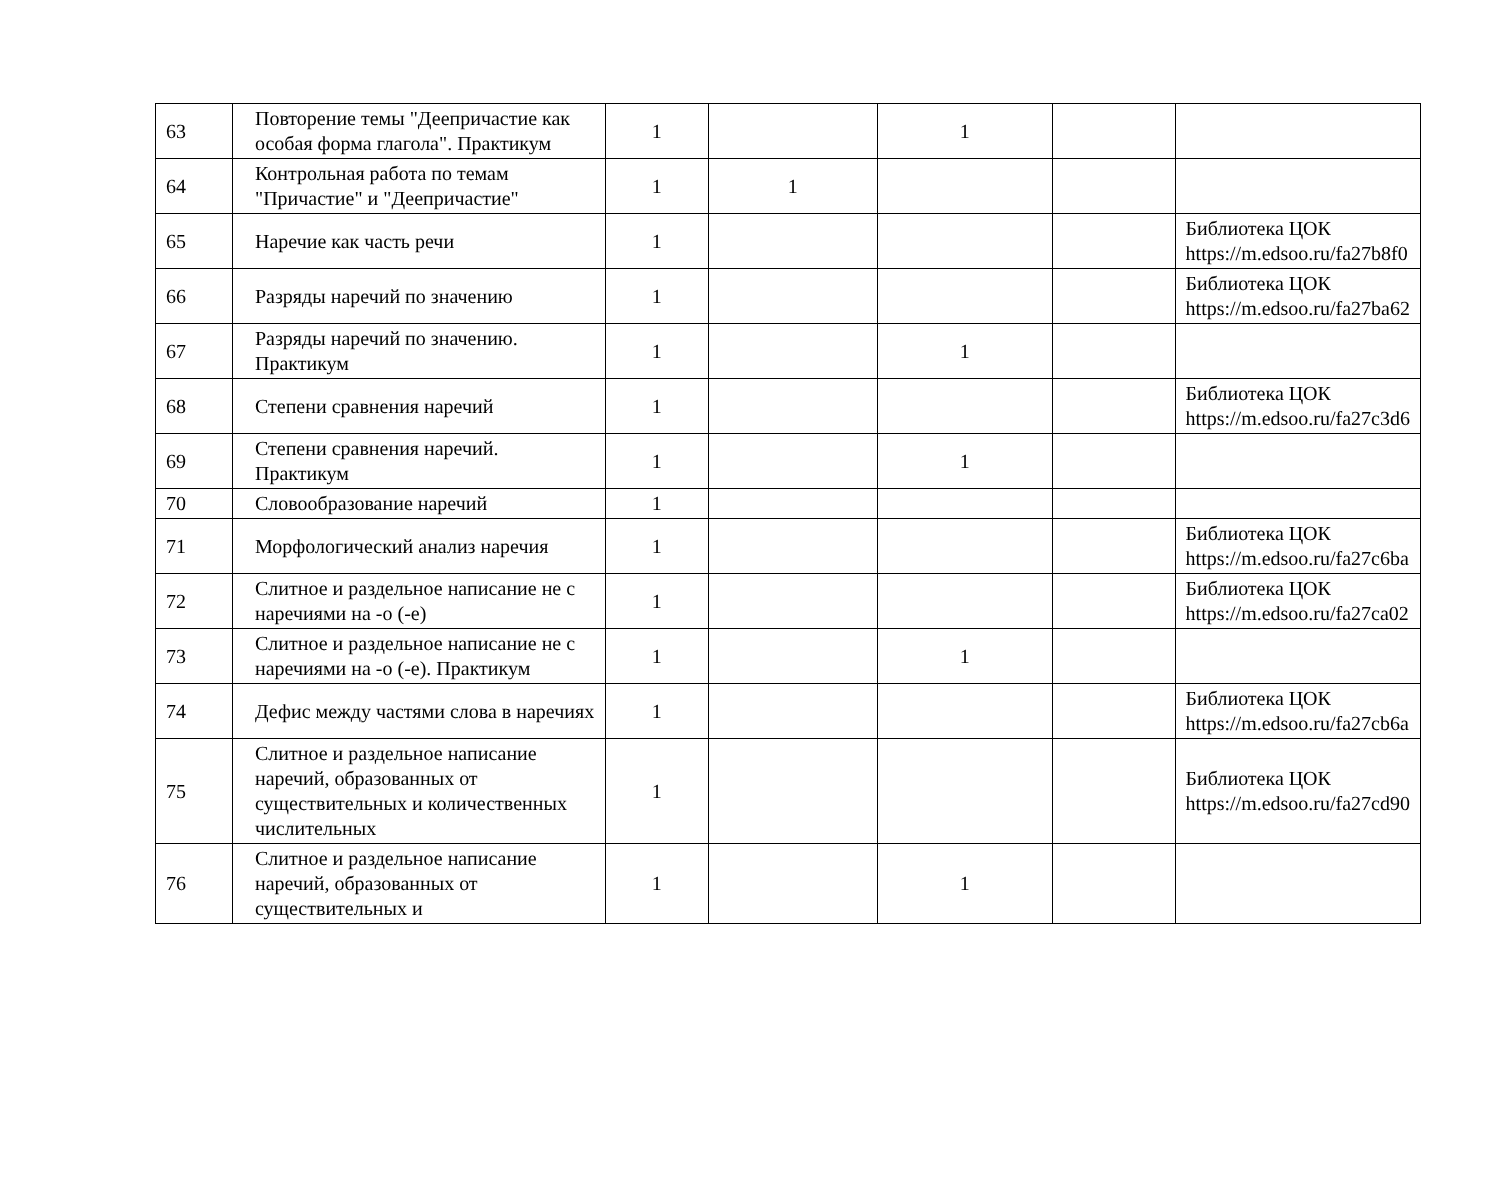| 63 | Повторение темы "Деепричастие как особая форма глагола". Практикум | 1 | | 1 | | |
| 64 | Контрольная работа по темам "Причастие" и "Деепричастие" | 1 | 1 | | | |
| 65 | Наречие как часть речи | 1 | | | | Библиотека ЦОК https://m.edsoo.ru/fa27b8f0 |
| 66 | Разряды наречий по значению | 1 | | | | Библиотека ЦОК https://m.edsoo.ru/fa27ba62 |
| 67 | Разряды наречий по значению. Практикум | 1 | | 1 | | |
| 68 | Степени сравнения наречий | 1 | | | | Библиотека ЦОК https://m.edsoo.ru/fa27c3d6 |
| 69 | Степени сравнения наречий. Практикум | 1 | | 1 | | |
| 70 | Словообразование наречий | 1 | | | | |
| 71 | Морфологический анализ наречия | 1 | | | | Библиотека ЦОК https://m.edsoo.ru/fa27c6ba |
| 72 | Слитное и раздельное написание не с наречиями на -о (-е) | 1 | | | | Библиотека ЦОК https://m.edsoo.ru/fa27ca02 |
| 73 | Слитное и раздельное написание не с наречиями на -о (-е). Практикум | 1 | | 1 | | |
| 74 | Дефис между частями слова в наречиях | 1 | | | | Библиотека ЦОК https://m.edsoo.ru/fa27cb6a |
| 75 | Слитное и раздельное написание наречий, образованных от существительных и количественных числительных | 1 | | | | Библиотека ЦОК https://m.edsoo.ru/fa27cd90 |
| 76 | Слитное и раздельное написание наречий, образованных от существительных и | 1 | | 1 | | |